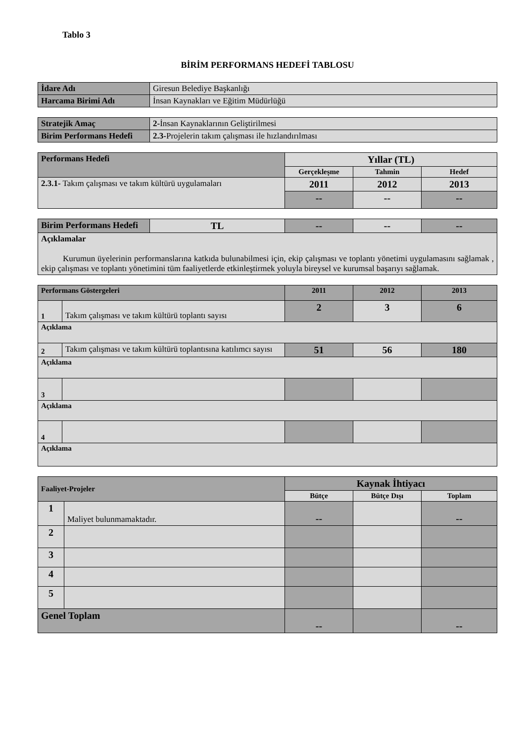Tablo 3
BİRİM PERFORMANS HEDEFİ TABLOSU
| İdare Adı | Giresun Belediye Başkanlığı |
| Harcama Birimi Adı | İnsan Kaynakları ve Eğitim Müdürlüğü |
| Stratejik Amaç | 2- İnsan Kaynaklarının Geliştirilmesi |
| Birim Performans Hedefi | 2.3- Projelerin takım çalışması ile hızlandırılması |
| Performans Hedefi | Yıllar (TL) | | |
| --- | --- | --- | --- |
| | Gerçekleşme | Tahmin | Hedef |
| 2.3.1- Takım çalışması ve takım kültürü uygulamaları | 2011 | 2012 | 2013 |
| | -- | -- | -- |
| Birim Performans Hedefi | TL | -- | -- | -- |
| Açıklamalar Kurumun üyelerinin performanslarına katkıda bulunabilmesi için, ekip çalışması ve toplantı yönetimi uygulamasını sağlamak , ekip çalışması ve toplantı yönetimini tüm faaliyetlerde etkinleştirmek yoluyla bireysel ve kurumsal başarıyı sağlamak. | | | | |
| Performans Göstergeleri | | 2011 | 2012 | 2013 |
| --- | --- | --- | --- | --- |
| 1 | Takım çalışması ve takım kültürü toplantı sayısı | 2 | 3 | 6 |
| Açıklama | | | | |
| 2 | Takım çalışması ve takım kültürü toplantısına katılımcı sayısı | 51 | 56 | 180 |
| Açıklama | | | | |
| 3 | | | | |
| Açıklama | | | | |
| 4 | | | | |
| Açıklama | | | | |
| Faaliyet-Projeler | | Kaynak İhtiyacı | | |
| --- | --- | --- | --- | --- |
| | | Bütçe | Bütçe Dışı | Toplam |
| 1 | Maliyet bulunmamaktadır. | -- | | -- |
| 2 | | | | |
| 3 | | | | |
| 4 | | | | |
| 5 | | | | |
| Genel Toplam | | -- | | -- |